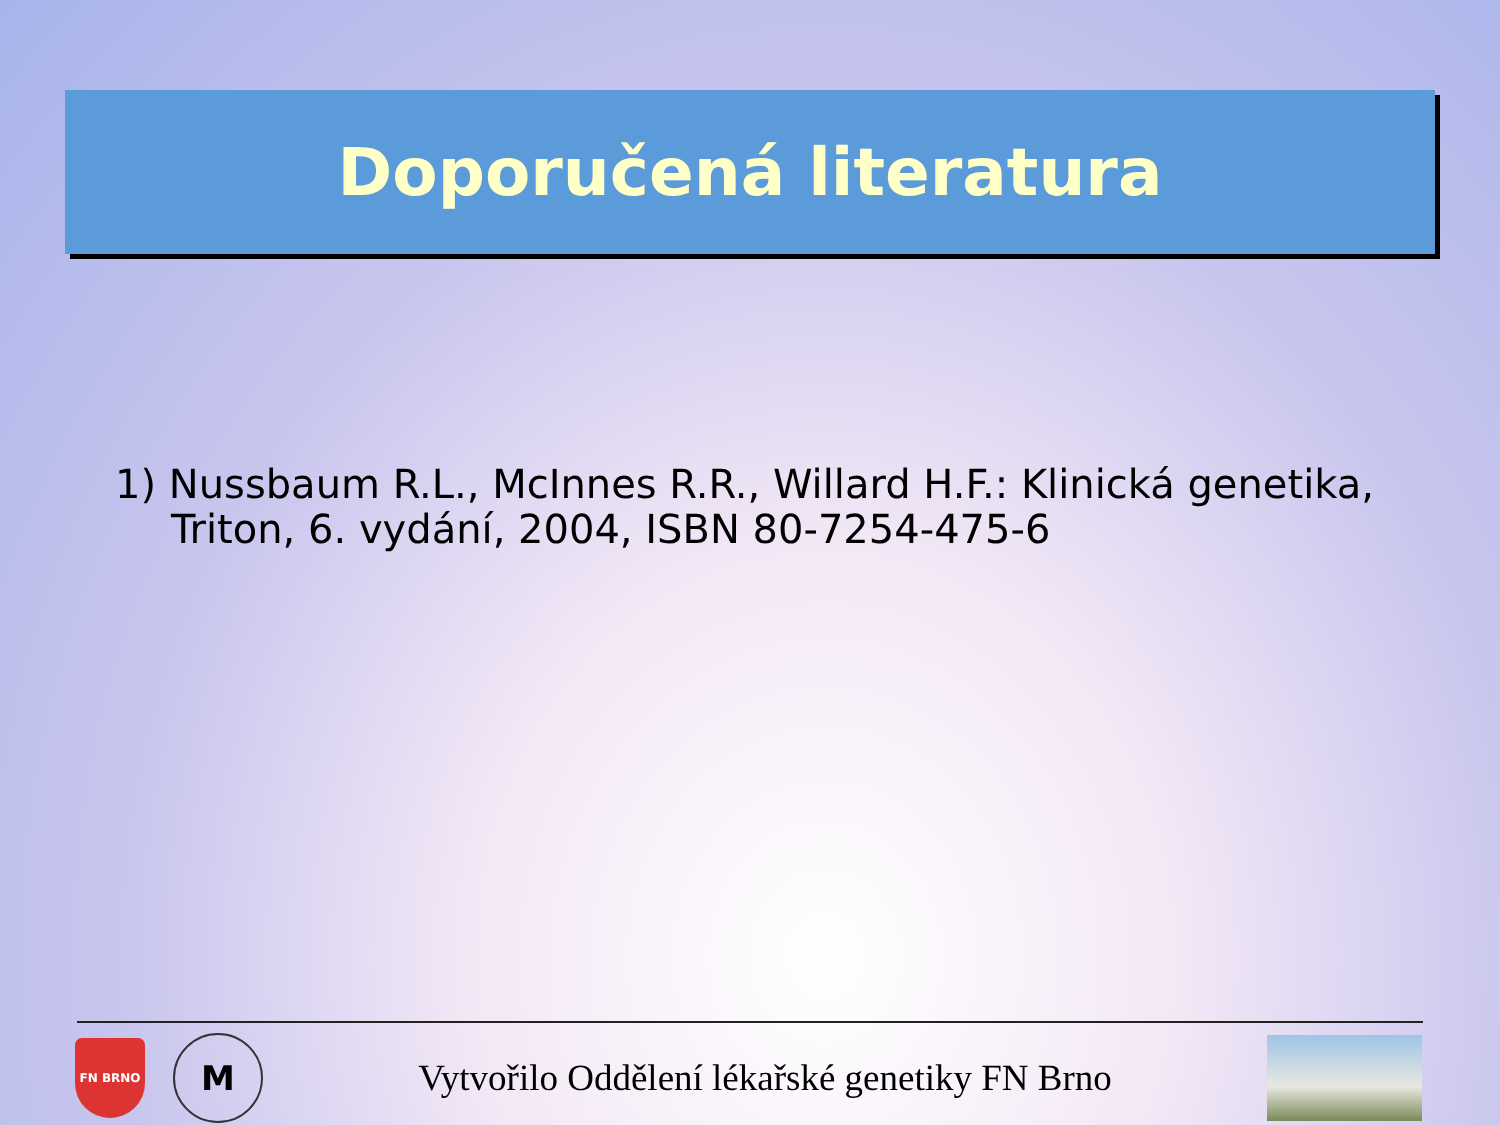Doporučená literatura
1) Nussbaum R.L., McInnes R.R., Willard H.F.: Klinická genetika, Triton, 6. vydání, 2004, ISBN 80-7254-475-6
FN BRNO
M
Vytvořilo Oddělení lékařské genetiky FN Brno